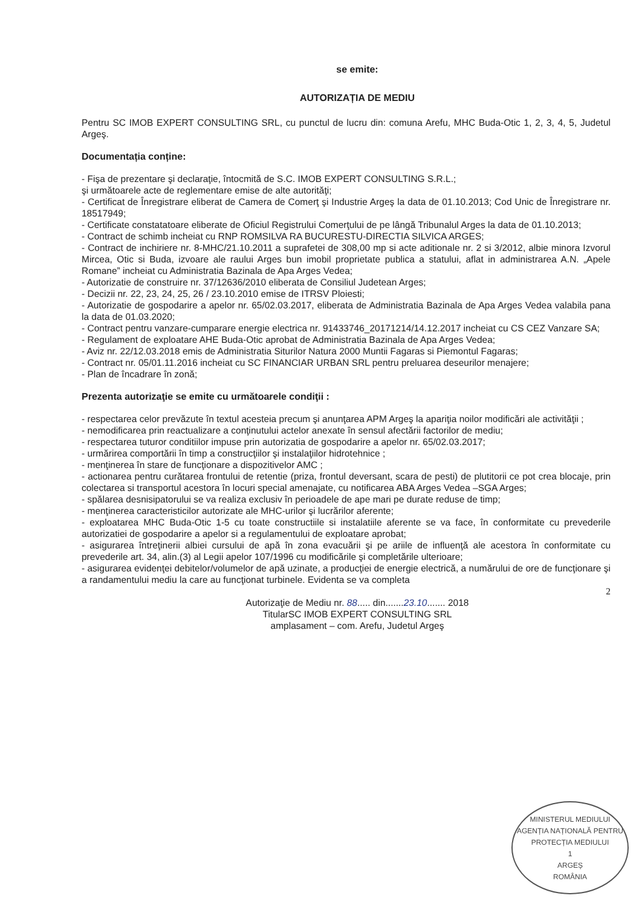se emite:
AUTORIZAȚIA DE MEDIU
Pentru SC IMOB EXPERT CONSULTING SRL, cu punctul de lucru din: comuna Arefu, MHC Buda-Otic 1, 2, 3, 4, 5, Judetul Argeş.
Documentația conține:
- Fişa de prezentare şi declaraţie, întocmită de S.C. IMOB EXPERT CONSULTING S.R.L.;
şi următoarele acte de reglementare emise de alte autorităţi;
- Certificat de Înregistrare eliberat de Camera de Comerţ şi Industrie Argeş la data de 01.10.2013; Cod Unic de Înregistrare nr. 18517949;
- Certificate constatatoare eliberate de Oficiul Registrului Comerţului de pe lângă Tribunalul Arges la data de 01.10.2013;
- Contract de schimb incheiat cu RNP ROMSILVA RA BUCURESTU-DIRECTIA SILVICA ARGES;
- Contract de inchiriere nr. 8-MHC/21.10.2011 a suprafetei de 308,00 mp si acte aditionale nr. 2 si 3/2012, albie minora Izvorul Mircea, Otic si Buda, izvoare ale raului Arges bun imobil proprietate publica a statului, aflat in administrarea A.N. „Apele Romane” incheiat cu Administratia Bazinala de Apa Arges Vedea;
- Autorizatie de construire nr. 37/12636/2010 eliberata de Consiliul Judetean Arges;
- Decizii nr. 22, 23, 24, 25, 26 / 23.10.2010 emise de ITRSV Ploiesti;
- Autorizatie de gospodarire a apelor nr. 65/02.03.2017, eliberata de Administratia Bazinala de Apa Arges Vedea valabila pana la data de 01.03.2020;
- Contract pentru vanzare-cumparare energie electrica nr. 91433746_20171214/14.12.2017 incheiat cu CS CEZ Vanzare SA;
- Regulament de exploatare AHE Buda-Otic aprobat de Administratia Bazinala de Apa Arges Vedea;
- Aviz nr. 22/12.03.2018 emis de Administratia Siturilor Natura 2000 Muntii Fagaras si Piemontul Fagaras;
- Contract nr. 05/01.11.2016 incheiat cu SC FINANCIAR URBAN SRL pentru preluarea deseurilor menajere;
- Plan de încadrare în zonă;
Prezenta autorizaţie se emite cu următoarele condiţii :
- respectarea celor prevăzute în textul acesteia precum şi anunţarea APM Argeş la apariţia noilor modificări ale activităţii ;
- nemodificarea prin reactualizare a conţinutului actelor anexate în sensul afectării factorilor de mediu;
- respectarea tuturor conditiilor impuse prin autorizatia de gospodarire a apelor nr. 65/02.03.2017;
- urmărirea comportării în timp a construcţiilor şi instalaţiilor hidrotehnice ;
- menţinerea în stare de funcţionare a dispozitivelor AMC ;
- actionarea pentru curătarea frontului de retentie (priza, frontul deversant, scara de pesti) de plutitorii ce pot crea blocaje, prin colectarea si transportul acestora în locuri special amenajate, cu notificarea ABA Arges Vedea –SGA Arges;
- spălarea desnisipatorului se va realiza exclusiv în perioadele de ape mari pe durate reduse de timp;
- menţinerea caracteristicilor autorizate ale MHC-urilor şi lucrărilor aferente;
- exploatarea MHC Buda-Otic 1-5 cu toate constructiile si instalatiile aferente se va face, în conformitate cu prevederile autorizatiei de gospodarire a apelor si a regulamentului de exploatare aprobat;
- asigurarea întreţinerii albiei cursului de apă în zona evacuării şi pe ariile de influenţă ale acestora în conformitate cu prevederile art. 34, alin.(3) al Legii apelor 107/1996 cu modificările şi completările ulterioare;
- asigurarea evidenţei debitelor/volumelor de apă uzinate, a producţiei de energie electrică, a numărului de ore de funcţionare şi a randamentului mediu la care au funcţionat turbinele. Evidenta se va completa
2
Autorizaţie de Mediu nr. 88..... din.......23.10....... 2018
TitularSC IMOB EXPERT CONSULTING SRL
amplasament – com. Arefu, Judetul Argeş
MINISTERUL MEDIULUI
AGENȚIA NAȚIONALĂ PENTRU PROTECȚIA MEDIULUI
1
ARGEȘ
ROMÂNIA